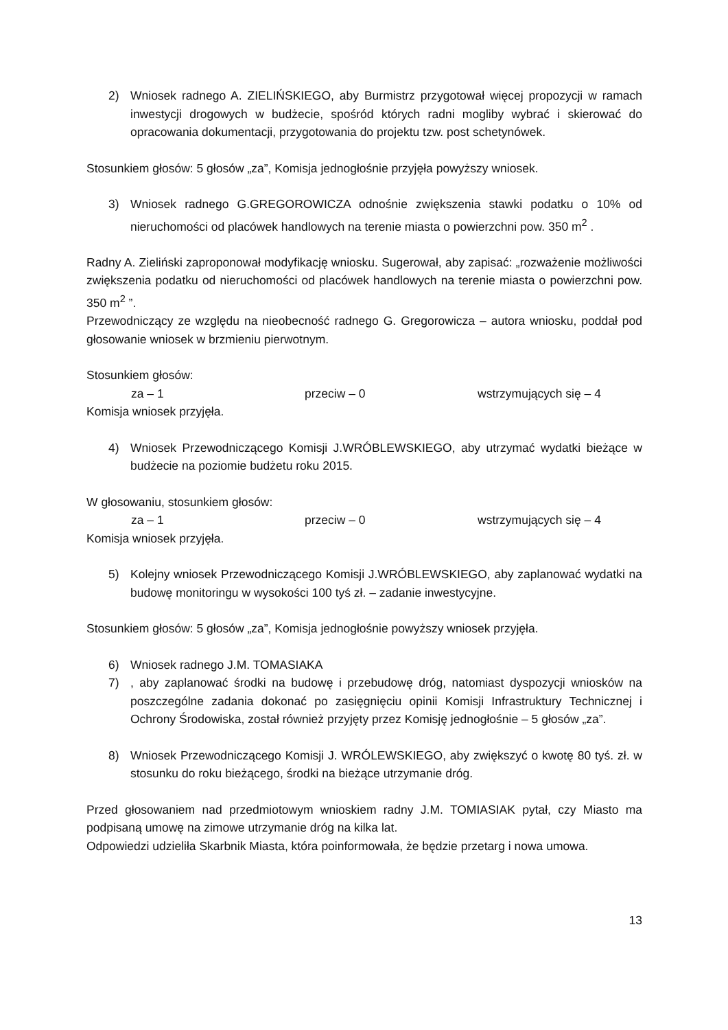2) Wniosek radnego A. ZIELIŃSKIEGO, aby Burmistrz przygotował więcej propozycji w ramach inwestycji drogowych w budżecie, spośród których radni mogliby wybrać i skierować do opracowania dokumentacji, przygotowania do projektu tzw. post schetynówek.
Stosunkiem głosów: 5 głosów „za”, Komisja jednogłośnie przyjęła powyższy wniosek.
3) Wniosek radnego G.GREGOROWICZA odnośnie zwiększenia stawki podatku o 10% od nieruchomości od placówek handlowych na terenie miasta o powierzchni pow. 350 m<sup>2</sup> .
Radny A. Zieliński zaproponował modyfikację wniosku. Sugerował, aby zapisać: „rozważenie możliwości zwiększenia podatku od nieruchomości od placówek handlowych na terenie miasta o powierzchni pow. 350 m<sup>2</sup> ”.
Przewodniczący ze względu na nieobecność radnego G. Gregorowicza – autora wniosku, poddał pod głosowanie wniosek w brzmieniu pierwotnym.
Stosunkiem głosów:
za – 1 przeciw – 0 wstrzymujących się – 4
Komisja wniosek przyjęła.
4) Wniosek Przewodniczącego Komisji J.WRÓBLEWSKIEGO, aby utrzymać wydatki bieżące w budżecie na poziomie budżetu roku 2015.
W głosowaniu, stosunkiem głosów:
za – 1 przeciw – 0 wstrzymujących się – 4
Komisja wniosek przyjęła.
5) Kolejny wniosek Przewodniczącego Komisji J.WRÓBLEWSKIEGO, aby zaplanować wydatki na budowę monitoringu w wysokości 100 tyś zł. – zadanie inwestycyjne.
Stosunkiem głosów: 5 głosów „za”, Komisja jednogłośnie powyższy wniosek przyjęła.
6) Wniosek radnego J.M. TOMASIAKA
7), aby zaplanować środki na budowę i przebudowę dróg, natomiast dyspozycji wniosków na poszczególne zadania dokonać po zasięgnięciu opinii Komisji Infrastruktury Technicznej i Ochrony Środowiska, został również przyjęty przez Komisję jednogłośnie – 5 głosów „za”.
8) Wniosek Przewodniczącego Komisji J. WRÓLEWSKIEGO, aby zwiększyć o kwotę 80 tyś. zł. w stosunku do roku bieżącego, środki na bieżące utrzymanie dróg.
Przed głosowaniem nad przedmiotowym wnioskiem radny J.M. TOMIASIAK pytał, czy Miasto ma podpisaną umowę na zimowe utrzymanie dróg na kilka lat.
Odpowiedzi udzieliła Skarbnik Miasta, która poinformowała, że będzie przetarg i nowa umowa.
13